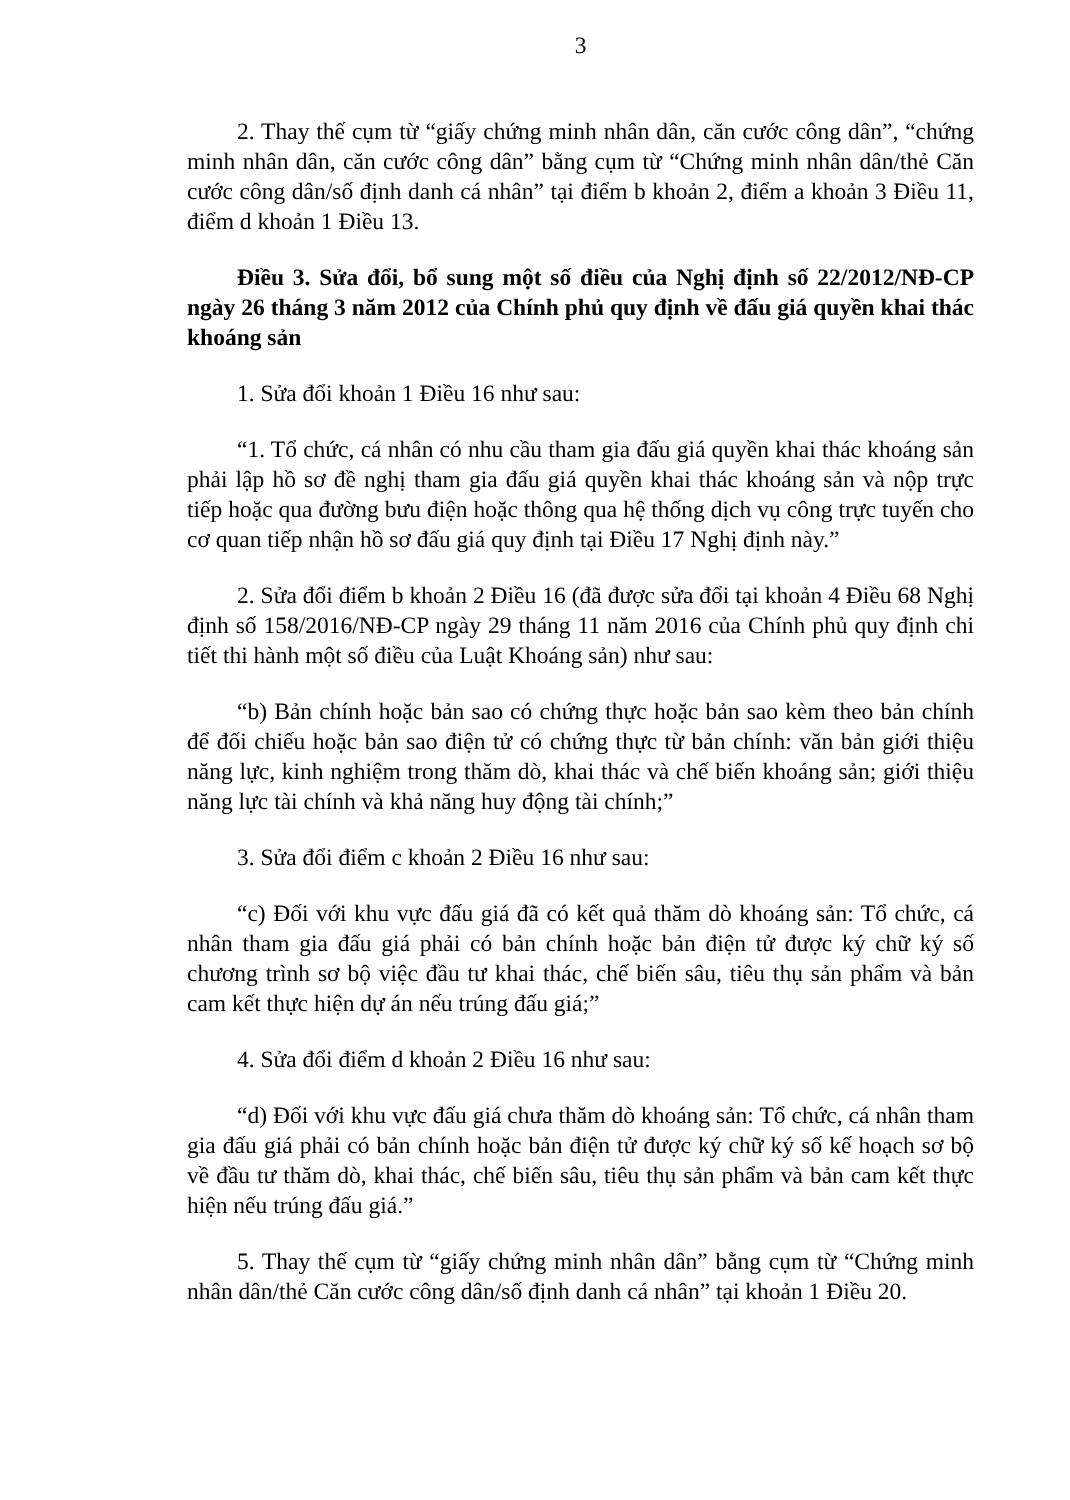3
2. Thay thế cụm từ “giấy chứng minh nhân dân, căn cước công dân”, “chứng minh nhân dân, căn cước công dân” bằng cụm từ “Chứng minh nhân dân/thẻ Căn cước công dân/số định danh cá nhân” tại điểm b khoản 2, điểm a khoản 3 Điều 11, điểm d khoản 1 Điều 13.
Điều 3. Sửa đổi, bổ sung một số điều của Nghị định số 22/2012/NĐ-CP ngày 26 tháng 3 năm 2012 của Chính phủ quy định về đấu giá quyền khai thác khoáng sản
1. Sửa đổi khoản 1 Điều 16 như sau:
“1. Tổ chức, cá nhân có nhu cầu tham gia đấu giá quyền khai thác khoáng sản phải lập hồ sơ đề nghị tham gia đấu giá quyền khai thác khoáng sản và nộp trực tiếp hoặc qua đường bưu điện hoặc thông qua hệ thống dịch vụ công trực tuyến cho cơ quan tiếp nhận hồ sơ đấu giá quy định tại Điều 17 Nghị định này.”
2. Sửa đổi điểm b khoản 2 Điều 16 (đã được sửa đổi tại khoản 4 Điều 68 Nghị định số 158/2016/NĐ-CP ngày 29 tháng 11 năm 2016 của Chính phủ quy định chi tiết thi hành một số điều của Luật Khoáng sản) như sau:
“b) Bản chính hoặc bản sao có chứng thực hoặc bản sao kèm theo bản chính để đối chiếu hoặc bản sao điện tử có chứng thực từ bản chính: văn bản giới thiệu năng lực, kinh nghiệm trong thăm dò, khai thác và chế biến khoáng sản; giới thiệu năng lực tài chính và khả năng huy động tài chính;”
3. Sửa đổi điểm c khoản 2 Điều 16 như sau:
“c) Đối với khu vực đấu giá đã có kết quả thăm dò khoáng sản: Tổ chức, cá nhân tham gia đấu giá phải có bản chính hoặc bản điện tử được ký chữ ký số chương trình sơ bộ việc đầu tư khai thác, chế biến sâu, tiêu thụ sản phẩm và bản cam kết thực hiện dự án nếu trúng đấu giá;”
4. Sửa đổi điểm d khoản 2 Điều 16 như sau:
“d) Đối với khu vực đấu giá chưa thăm dò khoáng sản: Tổ chức, cá nhân tham gia đấu giá phải có bản chính hoặc bản điện tử được ký chữ ký số kế hoạch sơ bộ về đầu tư thăm dò, khai thác, chế biến sâu, tiêu thụ sản phẩm và bản cam kết thực hiện nếu trúng đấu giá.”
5. Thay thế cụm từ “giấy chứng minh nhân dân” bằng cụm từ “Chứng minh nhân dân/thẻ Căn cước công dân/số định danh cá nhân” tại khoản 1 Điều 20.